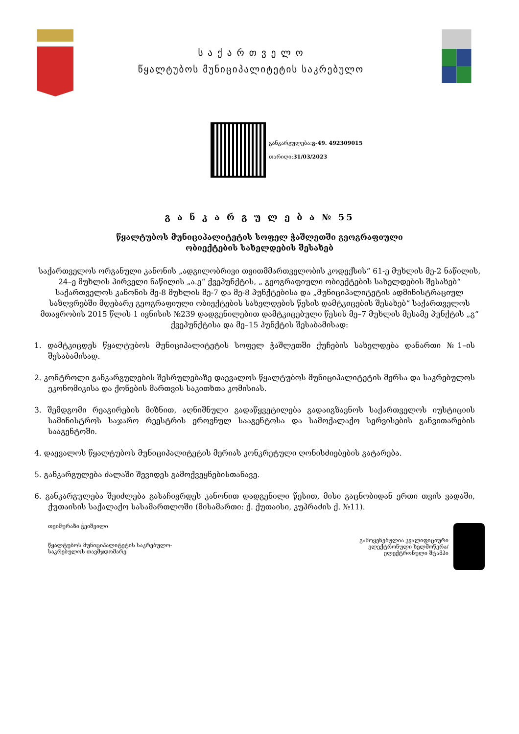ს ა ქ ა რ თ ვ ე ლ ო
წყალტუბოს მუნიციპალიტეტის საკრებულო
განკარგულება:გ-49. 492309015
თარიღი:31/03/2023
გ ა ნ კ ა რ გ უ ლ ე ბ ა № 55
წყალტუბოს მუნიციპალიტეტის სოფელ ჭაშლეთში გეოგრაფიული
ობიექტების სახელდების შესახებ
საქართველოს ორგანული კანონის „ადგილობრივი თვითმმართველობის კოდექსის“ 61-ე მუხლის მე-2 ნაწილის, 24–ე მუხლის პირველი ნაწილის „ა.ე“ ქვეპუნქტის, „ გეოგრაფიული ობიექტების სახელდების შესახებ“ საქართველოს კანონის მე-8 მუხლის მე-7 და მე-8 პუნქტებისა და „მუნიციპალიტეტის ადმინისტრაციულ საზღვრებში მდებარე გეოგრაფიული ობიექტების სახელდების წესის დამტკიცების შესახებ“ საქართველოს მთავრობის 2015 წლის 1 ივნისის №239 დადგენილებით დამტკიცებული წესის მე–7 მუხლის მესამე პუნქტის „გ“ ქვეპუნქტისა და მე–15 პუნქტის შესაბამისად:
1. დამტკიცდეს წყალტუბოს მუნიციპალიტეტის სოფელ ჭაშლეთში ქუჩების სახელდება დანართი №1–ის შესაბამისად.
2. კონტროლი განკარგულების შესრულებაზე დაევალოს წყალტუბოს მუნიციპალიტეტის მერსა და საკრებულოს ეკონომიკისა და ქონების მართვის საკითხთა კომისიას.
3. შემდგომი რეაგირების მიზნით, აღნიშნული გადაწყვეტილება გადაიგზავნოს საქართველოს იუსტიციის სამინისტროს საჯარო რეესტრის ეროვნულ სააგენტოსა და სამოქალაქო სერვისების განვითარების სააგენტოში.
4. დაევალოს წყალტუბოს მუნიციპალიტეტის მერიას კონკრეტული ღონისძიებების გატარება.
5. განკარგულება ძალაში შევიდეს გამოქვეყნებისთანავე.
6. განკარგულება შეიძლება გასაჩივრდეს კანონით დადგენილი წესით, მისი გაცნობიდან ერთი თვის ვადაში, ქუთაისის საქალაქო სასამართლოში (მისამართი: ქ. ქუთაისი, კუპრაძის ქ. №11).
თეიმურაზი ჭეიშვილი
წყალტუბოს მუნიციპალიტეტის საკრებულო-
საკრებულოს თავმჯდომარე
გამოყენებულია კვალიფიციური
ელექტრონული ხელმოწერა/
ელექტრონული შტამპი